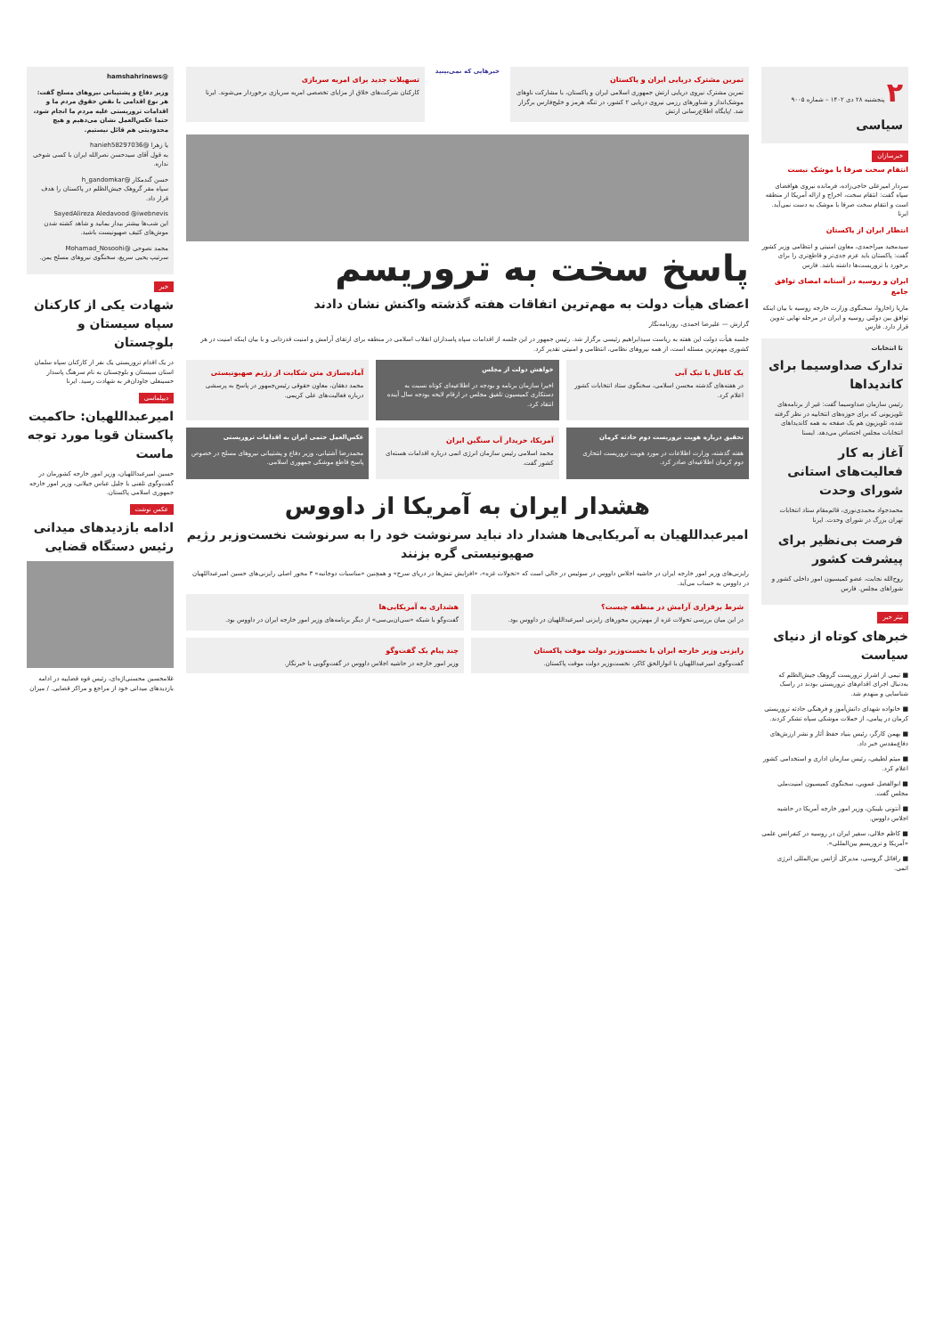۲ پنجشنبه ۲۸ دی ۱۴۰۲ – شماره ۹۰۰۵
سیاسی
خبرسازان
انتقام سخت صرفا با موشک نیست
سردار امیرعلی حاجی‌زاده، فرمانده نیروی هوافضای سپاه گفت: انتقام سخت، اخراج و ازاله آمریکا از منطقه است و انتقام سخت صرفا با موشک به دست نمی‌آید. ایرنا
انتظار ایران از پاکستان
سیدمجید میراحمدی، معاون امنیتی و انتظامی وزیر کشور گفت: پاکستان باید عزم جدی‌تر و قاطع‌تری را برای برخورد با تروریست‌ها داشته باشد. فارس
ایران و روسیه در آستانه امضای توافق جامع
ماریا زاخاروا، سخنگوی وزارت خارجه روسیه با بیان اینکه توافق بین دولتی روسیه و ایران در مرحله نهایی تدوین قرار دارد. فارس
تا انتخابات
تدارک صداوسیما برای کاندیداها
رئیس سازمان صداوسیما گفت: غیر از برنامه‌های تلویزیونی که برای حوزه‌های انتخابیه در نظر گرفته شده، تلویزیون هم یک صفحه به همه کاندیداهای انتخابات مجلس اختصاص می‌دهد. ایسنا
آغاز به کار فعالیت‌های استانی شورای وحدت
محمدجواد محمدی‌نوری، قائم‌مقام ستاد انتخابات تهران بزرگ در شورای وحدت. ایرنا
فرصت بی‌نظیر برای پیشرفت کشور
روح‌الله نجابت، عضو کمیسیون امور داخلی کشور و شوراهای مجلس. فارس
تیتر خبر
خبرهای کوتاه از دنیای سیاست
■ تیمی از اشرار تروریست گروهک جیش‌الظلم که به‌دنبال اجرای اقدام‌های تروریستی بودند در راسک شناسایی و منهدم شد.
■ خانواده شهدای دانش‌آموز و فرهنگی حادثه تروریستی کرمان در پیامی، از حملات موشکی سپاه تشکر کردند.
■ بهمن کارگر، رئیس بنیاد حفظ آثار و نشر ارزش‌های دفاع‌مقدس خبر داد.
■ میثم لطیفی، رئیس سازمان اداری و استخدامی کشور اعلام کرد.
■ ابوالفضل عمویی، سخنگوی کمیسیون امنیت‌ملی مجلس گفت.
■ آنتونی بلینکن، وزیر امور خارجه آمریکا در حاشیه اجلاس داووس.
■ کاظم جلالی، سفیر ایران در روسیه در کنفرانس علمی «آمریکا و تروریسم بین‌المللی».
■ رافائل گروسی، مدیرکل آژانس بین‌المللی انرژی اتمی.
تمرین مشترک دریایی ایران و پاکستان
تمرین مشترک نیروی دریایی ارتش جمهوری اسلامی ایران و پاکستان، با مشارکت ناوهای موشک‌انداز و شناورهای رزمی نیروی دریایی ۲ کشور، در تنگه هرمز و خلیج‌فارس برگزار شد. /پایگاه اطلاع‌رسانی ارتش
خبرهایی که نمی‌بینید
تسهیلات جدید برای امریه سربازی
کارکنان شرکت‌های خلاق از مزایای تخصصی امریه سربازی برخوردار می‌شوند. ایرنا
پاسخ سخت به تروریسم
اعضای هیأت دولت به مهم‌ترین اتفاقات هفته گذشته واکنش نشان دادند
گزارش — علیرضا احمدی، روزنامه‌نگار
جلسه هیأت دولت این هفته به ریاست سیدابراهیم رئیسی برگزار شد. رئیس جمهور در این جلسه از اقدامات سپاه پاسداران انقلاب اسلامی در منطقه برای ارتقای آرامش و امنیت قدردانی و با بیان اینکه امنیت در هر کشوری مهم‌ترین مسئله است، از همه نیروهای نظامی، انتظامی و امنیتی تقدیر کرد.
یک کانال با تیک آبی
در هفته‌های گذشته محسن اسلامی، سخنگوی ستاد انتخابات کشور اعلام کرد.
خواهش دولت از مجلس
اخیرا سازمان برنامه و بودجه در اطلاعیه‌ای کوتاه نسبت به دستکاری کمیسیون تلفیق مجلس در ارقام لایحه بودجه سال آینده انتقاد کرد.
آماده‌سازی متن شکایت از رژیم صهیونیستی
محمد دهقان، معاون حقوقی رئیس‌جمهور در پاسخ به پرسشی درباره فعالیت‌های علی کریمی.
تحقیق درباره هویت تروریست دوم حادثه کرمان
هفته گذشته، وزارت اطلاعات در مورد هویت تروریست انتحاری دوم کرمان اطلاعیه‌ای صادر کرد.
آمریکا، خریدار آب سنگین ایران
محمد اسلامی رئیس سازمان انرژی اتمی درباره اقدامات هسته‌ای کشور گفت.
عکس‌العمل حتمی ایران به اقدامات تروریستی
محمدرضا آشتیانی، وزیر دفاع و پشتیبانی نیروهای مسلح در خصوص پاسخ قاطع موشکی جمهوری اسلامی.
هشدار ایران به آمریکا از داووس
امیرعبداللهیان به آمریکایی‌ها هشدار داد نباید سرنوشت خود را به سرنوشت نخست‌وزیر رژیم صهیونیستی گره بزنند
رایزنی‌های وزیر امور خارجه ایران در حاشیه اجلاس داووس در سوئیس در حالی است که «تحولات غزه»، «افزایش تنش‌ها در دریای سرخ» و همچنین «مناسبات دوجانبه» ۳ محور اصلی رایزنی‌های حسین امیرعبداللهیان در داووس به حساب می‌آید.
شرط برقراری آرامش در منطقه چیست؟
در این میان بررسی تحولات غزه از مهم‌ترین محورهای رایزنی امیرعبداللهیان در داووس بود.
هشداری به آمریکایی‌ها
گفت‌وگو با شبکه «سی‌ان‌بی‌سی» از دیگر برنامه‌های وزیر امور خارجه ایران در داووس بود.
رایزنی وزیر خارجه ایران با نخست‌وزیر دولت موقت پاکستان
گفت‌وگوی امیرعبداللهیان با انوارالحق کاکر، نخست‌وزیر دولت موقت پاکستان.
چند پیام یک گفت‌وگو
وزیر امور خارجه در حاشیه اجلاس داووس در گفت‌وگویی با خبرنگار.
@hamshahrinews
وزیر دفاع و پشتیبانی نیروهای مسلح گفت: هر نوع اقدامی با نقض حقوق مردم ما و اقدامات تروریستی علیه مردم ما انجام شود، حتما عکس‌العمل نشان می‌دهیم و هیچ محدودیتی هم قائل نیستیم.
یا زهرا @hanieh58297036
به قول آقای سیدحسن نصرالله ایران با کسی شوخی نداره.
حسن گندمکار @h_gandomkar
سپاه مقر گروهک جیش‌الظلم در پاکستان را هدف قرار داد.
SayedAlireza Aledavood @iwebnevis
این شب‌ها بیشتر بیدار بمانید و شاهد کشته شدن موش‌های کثیف صهیونیست باشید.
محمد نصوحی @Mohamad_Nosoohi
سرتیپ یحیی سریع، سخنگوی نیروهای مسلح یمن.
خبر
شهادت یکی از کارکنان سپاه سیستان و بلوچستان
در یک اقدام تروریستی یک نفر از کارکنان سپاه سلمان استان سیستان و بلوچستان به نام سرهنگ پاسدار حسینعلی جاودان‌فر به شهادت رسید. ایرنا
دیپلماسی
امیرعبداللهیان: حاکمیت پاکستان قویا مورد توجه ماست
حسین امیرعبداللهیان، وزیر امور خارجه کشورمان در گفت‌وگوی تلفنی با جلیل عباس جیلانی، وزیر امور خارجه جمهوری اسلامی پاکستان.
عکس نوشت
ادامه بازدیدهای میدانی رئیس دستگاه قضایی
غلامحسین محسنی‌اژه‌ای، رئیس قوه قضاییه در ادامه بازدیدهای میدانی خود از مراجع و مراکز قضایی. / میزان